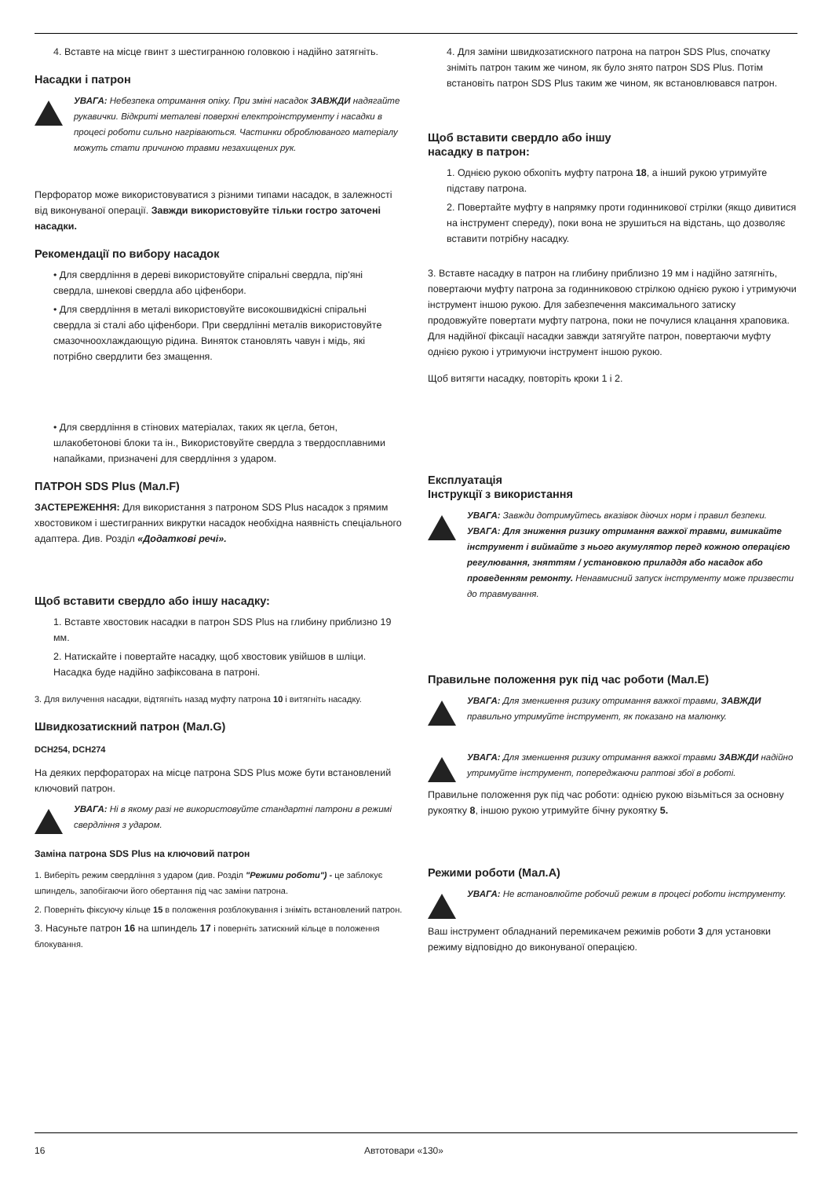4. Вставте на місце гвинт з шестигранною головкою і надійно затягніть.
Насадки і патрон
УВАГА: Небезпека отримання опіку. При зміні насадок ЗАВЖДИ надягайте рукавички. Відкриті металеві поверхні електроінструменту і насадки в процесі роботи сильно нагріваються. Частинки оброблюваного матеріалу можуть стати причиною травми незахищених рук.
Перфоратор може використовуватися з різними типами насадок, в залежності від виконуваної операції. Завжди використовуйте тільки гостро заточені насадки.
Рекомендації по вибору насадок
• Для свердління в дереві використовуйте спіральні свердла, пір'яні свердла, шнекові свердла або ціфенбори.
• Для свердління в металі використовуйте високошвидкісні спіральні свердла зі сталі або ціфенбори. При свердлінні металів використовуйте смазочноохлаждающую рідина. Виняток становлять чавун і мідь, які потрібно свердлити без змащення.
• Для свердління в стінових матеріалах, таких як цегла, бетон, шлакобетонові блоки та ін., Використовуйте свердла з твердосплавними напайками, призначені для свердління з ударом.
ПАТРОН SDS Plus (Мал.F)
ЗАСТЕРЕЖЕННЯ: Для використання з патроном SDS Plus насадок з прямим хвостовиком і шестигранних викрутки насадок необхідна наявність спеціального адаптера. Див. Розділ «Додаткові речі».
Щоб вставити свердло або іншу насадку:
1. Вставте хвостовик насадки в патрон SDS Plus на глибину приблизно 19 мм.
2. Натискайте і повертайте насадку, щоб хвостовик увійшов в шліци. Насадка буде надійно зафіксована в патроні.
3. Для вилучення насадки, відтягніть назад муфту патрона 10 і витягніть насадку.
Швидкозатискний патрон (Мал.G)
DCH254, DCH274
На деяких перфораторах на місце патрона SDS Plus може бути встановлений ключовий патрон.
УВАГА: Ні в якому разі не використовуйте стандартні патрони в режимі свердління з ударом.
Заміна патрона SDS Plus на ключовий патрон
1. Виберіть режим свердління з ударом (див. Розділ "Режими роботи") - це заблокує шпиндель, запобігаючи його обертання під час заміни патрона.
2. Поверніть фіксуючу кільце 15 в положення розблокування і зніміть встановлений патрон.
3. Насуньте патрон 16 на шпиндель 17 і поверніть затискний кільце в положення блокування.
4. Для заміни швидкозатискного патрона на патрон SDS Plus, спочатку зніміть патрон таким же чином, як було знято патрон SDS Plus. Потім встановіть патрон SDS Plus таким же чином, як встановлювався патрон.
Щоб вставити свердло або іншу
насадку в патрон:
1. Однією рукою обхопіть муфту патрона 18, а інший рукою утримуйте підставу патрона.
2. Повертайте муфту в напрямку проти годинникової стрілки (якщо дивитися на інструмент спереду), поки вона не зрушиться на відстань, що дозволяє вставити потрібну насадку.
3. Вставте насадку в патрон на глибину приблизно 19 мм і надійно затягніть, повертаючи муфту патрона за годинниковою стрілкою однією рукою і утримуючи інструмент іншою рукою. Для забезпечення максимального затиску продовжуйте повертати муфту патрона, поки не почулися клацання храповика. Для надійної фіксації насадки завжди затягуйте патрон, повертаючи муфту однією рукою і утримуючи інструмент іншою рукою.
Щоб витягти насадку, повторіть кроки 1 і 2.
Експлуатація
Інструкції з використання
УВАГА: Завжди дотримуйтесь вказівок діючих норм і правил безпеки.
УВАГА: Для зниження ризику отримання важкої травми, вимикайте інструмент і виймайте з нього акумулятор перед кожною операцією регулювання, зняттям / установкою приладдя або насадок або проведенням ремонту. Ненавмисний запуск інструменту може призвести до травмування.
Правильне положення рук під час роботи (Мал.E)
УВАГА: Для зменшення ризику отримання важкої травми, ЗАВЖДИ правильно утримуйте інструмент, як показано на малюнку.
УВАГА: Для зменшення ризику отримання важкої травми ЗАВЖДИ надійно утримуйте інструмент, попереджаючи раптові збої в роботі.
Правильне положення рук під час роботи: однією рукою візьміться за основну рукоятку 8, іншою рукою утримуйте бічну рукоятку 5.
Режими роботи (Мал.A)
УВАГА: Не встановлюйте робочий режим в процесі роботи інструменту.
Ваш інструмент обладнаний перемикачем режимів роботи 3 для установки режиму відповідно до виконуваної операцією.
16 Автотовари «130»